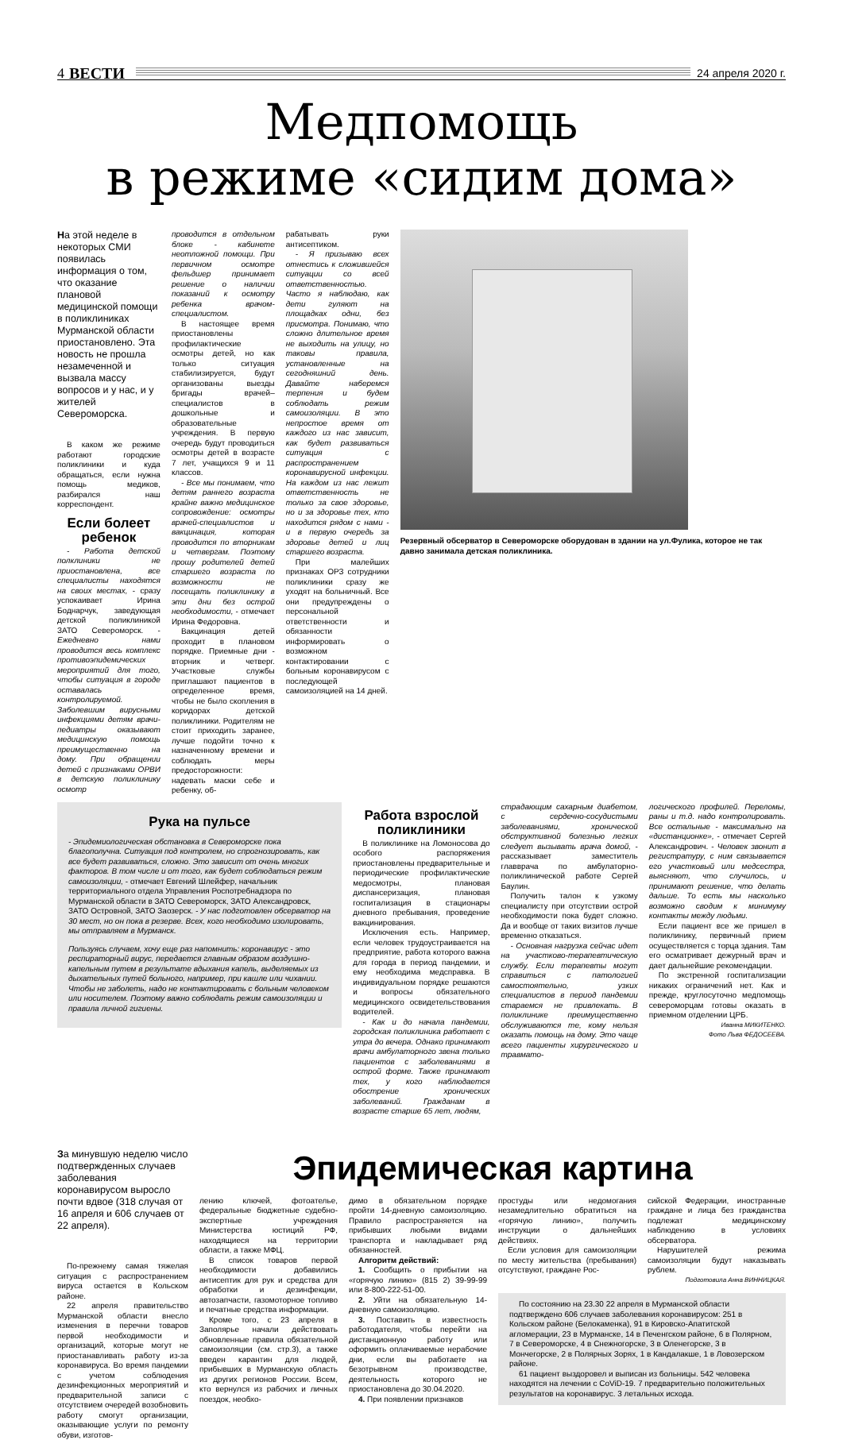4 ВЕСТИ 24 апреля 2020 г.
Медпомощь
в режиме «сидим дома»
На этой неделе в некоторых СМИ появилась информация о том, что оказание плановой медицинской помощи в поликлиниках Мурманской области приостановлено. Эта новость не прошла незамеченной и вызвала массу вопросов и у нас, и у жителей Североморска.
В каком же режиме работают городские поликлиники и куда обращаться, если нужна помощь медиков, разбирался наш корреспондент.
Если болеет ребенок
- Работа детской полклиники не приостановлена, все специалисты находятся на своих местах, - сразу успокаивает Ирина Боднарчук, заведующая детской поликлиникой ЗАТО Североморск. - Ежедневно нами проводится весь комплекс противоэпидемических мероприятий для того, чтобы ситуация в городе оставалась контролируемой. Заболевшим вирусными инфекциями детям врачи-педиатры оказывают медицинскую помощь преимущественно на дому. При обращении детей с признаками ОРВИ в детскую поликлинику осмотр
проводится в отдельном блоке - кабинете неотложной помощи. При первичном осмотре фельдшер принимает решение о наличии показаний к осмотру ребенка врачом-специалистом.
В настоящее время приостановлены профилактические осмотры детей, но как только ситуация стабилизируется, будут организованы выезды бригады врачей–специалистов в дошкольные и образовательные учреждения. В первую очередь будут проводиться осмотры детей в возрасте 7 лет, учащихся 9 и 11 классов.
- Все мы понимаем, что детям раннего возраста крайне важно медицинское сопровождение: осмотры врачей-специалистов и вакцинация, которая проводится по вторникам и четвергам. Поэтому прошу родителей детей старшего возраста по возможности не посещать поликлинику в эти дни без острой необходимости, - отмечает Ирина Федоровна.
Вакцинация детей проходит в плановом порядке. Приемные дни - вторник и четверг. Участковые службы приглашают пациентов в определенное время, чтобы не было скопления в коридорах детской поликлиники. Родителям не стоит приходить заранее, лучше подойти точно к назначенному времени и соблюдать меры предосторожности: надевать маски себе и ребенку, об-
рабатывать руки антисептиком.
- Я призываю всех отнестись к сложившейся ситуации со всей ответственностью. Часто я наблюдаю, как дети гуляют на площадках одни, без присмотра. Понимаю, что сложно длительное время не выходить на улицу, но таковы правила, установленные на сегодняшний день. Давайте наберемся терпения и будем соблюдать режим самоизоляции. В это непростое время от каждого из нас зависит, как будет развиваться ситуация с распространением коронавирусной инфекции. На каждом из нас лежит ответственность не только за свое здоровье, но и за здоровье тех, кто находится рядом с нами - и в первую очередь за здоровье детей и лиц старшего возраста.
При малейших признаках ОРЗ сотрудники поликлиники сразу же уходят на больничный. Все они предупреждены о персональной ответственности и обязанности информировать о возможном контактировании с больным коронавирусом с последующей самоизоляцией на 14 дней.
Резервный обсерватор в Североморске оборудован в здании на ул.Фулика, которое не так давно занимала детская поликлиника.
Рука на пульсе
- Эпидемиологическая обстановка в Североморске пока благополучна. Ситуация под контролем, но спрогнозировать, как все будет развиваться, сложно. Это зависит от очень многих факторов. В том числе и от того, как будет соблюдаться режим самоизоляции, - отмечает Евгений Шлейфер, начальник территориального отдела Управления Роспотребнадзора по Мурманской области в ЗАТО Североморск, ЗАТО Александровск, ЗАТО Островной, ЗАТО Заозерск. - У нас подготовлен обсерватор на 30 мест, но он пока в резерве. Всех, кого необходимо изолировать, мы отправляем в Мурманск.
Пользуясь случаем, хочу еще раз напомнить: коронавирус - это респираторный вирус, передается главным образом воздушно-капельным путем в результате вдыхания капель, выделяемых из дыхательных путей больного, например, при кашле или чихании. Чтобы не заболеть, надо не контактировать с больным человеком или носителем. Поэтому важно соблюдать режим самоизоляции и правила личной гигиены.
Работа взрослой поликлиники
В поликлинике на Ломоносова до особого распоряжения приостановлены предварительные и периодические профилактические медосмотры, плановая диспансеризация, плановая госпитализация в стационары дневного пребывания, проведение вакцинирования.
Исключения есть. Например, если человек трудоустраивается на предприятие, работа которого важна для города в период пандемии, и ему необходима медсправка. В индивидуальном порядке решаются и вопросы обязательного медицинского освидетельствования водителей.
- Как и до начала пандемии, городская поликлиника работает с утра до вечера. Однако принимают врачи амбулаторного звена только пациентов с заболеваниями в острой форме. Также принимают тех, у кого наблюдается обострение хронических заболеваний. Гражданам в возрасте старше 65 лет, людям,
страдающим сахарным диабетом, с сердечно-сосудистыми заболеваниями, хронической обструктивной болезнью легких следует вызывать врача домой, - рассказывает заместитель главврача по амбулаторно-поликлинической работе Сергей Баулин.
Получить талон к узкому специалисту при отсутствии острой необходимости пока будет сложно. Да и вообще от таких визитов лучше временно отказаться.
- Основная нагрузка сейчас идет на участково-терапевтическую службу. Если терапевты могут справиться с патологией самостоятельно, узких специалистов в период пандемии стараемся не привлекать. В поликлинике преимущественно обслуживаются те, кому нельзя оказать помощь на дому. Это чаще всего пациенты хирургического и травмато-
логического профилей. Переломы, раны и т.д. надо контролировать. Все остальные - максимально на «дистанционке», - отмечает Сергей Александрович. - Человек звонит в регистратуру, с ним связывается его участковый или медсестра, выясняют, что случилось, и принимают решение, что делать дальше. То есть мы насколько возможно сводим к минимуму контакты между людьми.
Если пациент все же пришел в поликлинику, первичный прием осуществляется с торца здания. Там его осматривает дежурный врач и дает дальнейшие рекомендации.
По экстренной госпитализации никаких ограничений нет. Как и прежде, круглосуточно медпомощь североморцам готовы оказать в приемном отделении ЦРБ.
Иванна МИКИТЕНКО.
Фото Льва ФЕДОСЕЕВА.
За минувшую неделю число подтвержденных случаев заболевания коронавирусом выросло почти вдвое (318 случая от 16 апреля и 606 случаев от 22 апреля).
По-прежнему самая тяжелая ситуация с распространением вируса остается в Кольском районе.
22 апреля правительство Мурманской области внесло изменения в перечни товаров первой необходимости и организаций, которые могут не приостанавливать работу из-за коронавируса. Во время пандемии с учетом соблюдения дезинфекционных мероприятий и предварительной записи с отсутствием очередей возобновить работу смогут организации, оказывающие услуги по ремонту обуви, изготов-
Эпидемическая картина
лению ключей, фотоателье, федеральные бюджетные судебно-экспертные учреждения Министерства юстиций РФ, находящиеся на территории области, а также МФЦ.
В список товаров первой необходимости добавились антисептик для рук и средства для обработки и дезинфекции, автозапчасти, газомоторное топливо и печатные средства информации.
Кроме того, с 23 апреля в Заполярье начали действовать обновленные правила обязательной самоизоляции (см. стр.3), а также введен карантин для людей, прибывших в Мурманскую область из других регионов России. Всем, кто вернулся из рабочих и личных поездок, необхо-
димо в обязательном порядке пройти 14-дневную самоизоляцию. Правило распространяется на прибывших любыми видами транспорта и накладывает ряд обязанностей.
Алгоритм действий:
1. Сообщить о прибытии на «горячую линию» (815 2) 39-99-99 или 8-800-222-51-00.
2. Уйти на обязательную 14-дневную самоизоляцию.
3. Поставить в известность работодателя, чтобы перейти на дистанционную работу или оформить оплачиваемые нерабочие дни, если вы работаете на безотрывном производстве, деятельность которого не приостановлена до 30.04.2020.
4. При появлении признаков
простуды или недомогания незамедлительно обратиться на «горячую линию», получить инструкции о дальнейших действиях.
Если условия для самоизоляции по месту жительства (пребывания) отсутствуют, граждане Рос-
сийской Федерации, иностранные граждане и лица без гражданства подлежат медицинскому наблюдению в условиях обсерватора.
Нарушителей режима самоизоляции будут наказывать рублем.
Подготовила Анна ВИННИЦКАЯ.
По состоянию на 23.30 22 апреля в Мурманской области подтверждено 606 случаев заболевания коронавирусом: 251 в Кольском районе (Белокаменка), 91 в Кировско-Апатитской агломерации, 23 в Мурманске, 14 в Печенгском районе, 6 в Полярном, 7 в Североморске, 4 в Снежногорске, 3 в Оленегорске, 3 в Мончегорске, 2 в Полярных Зорях, 1 в Кандалакше, 1 в Ловозерском районе.
61 пациент выздоровел и выписан из больницы. 542 человека находятся на лечении с CoViD-19. 7 предварительно положительных результатов на коронавирус. 3 летальных исхода.